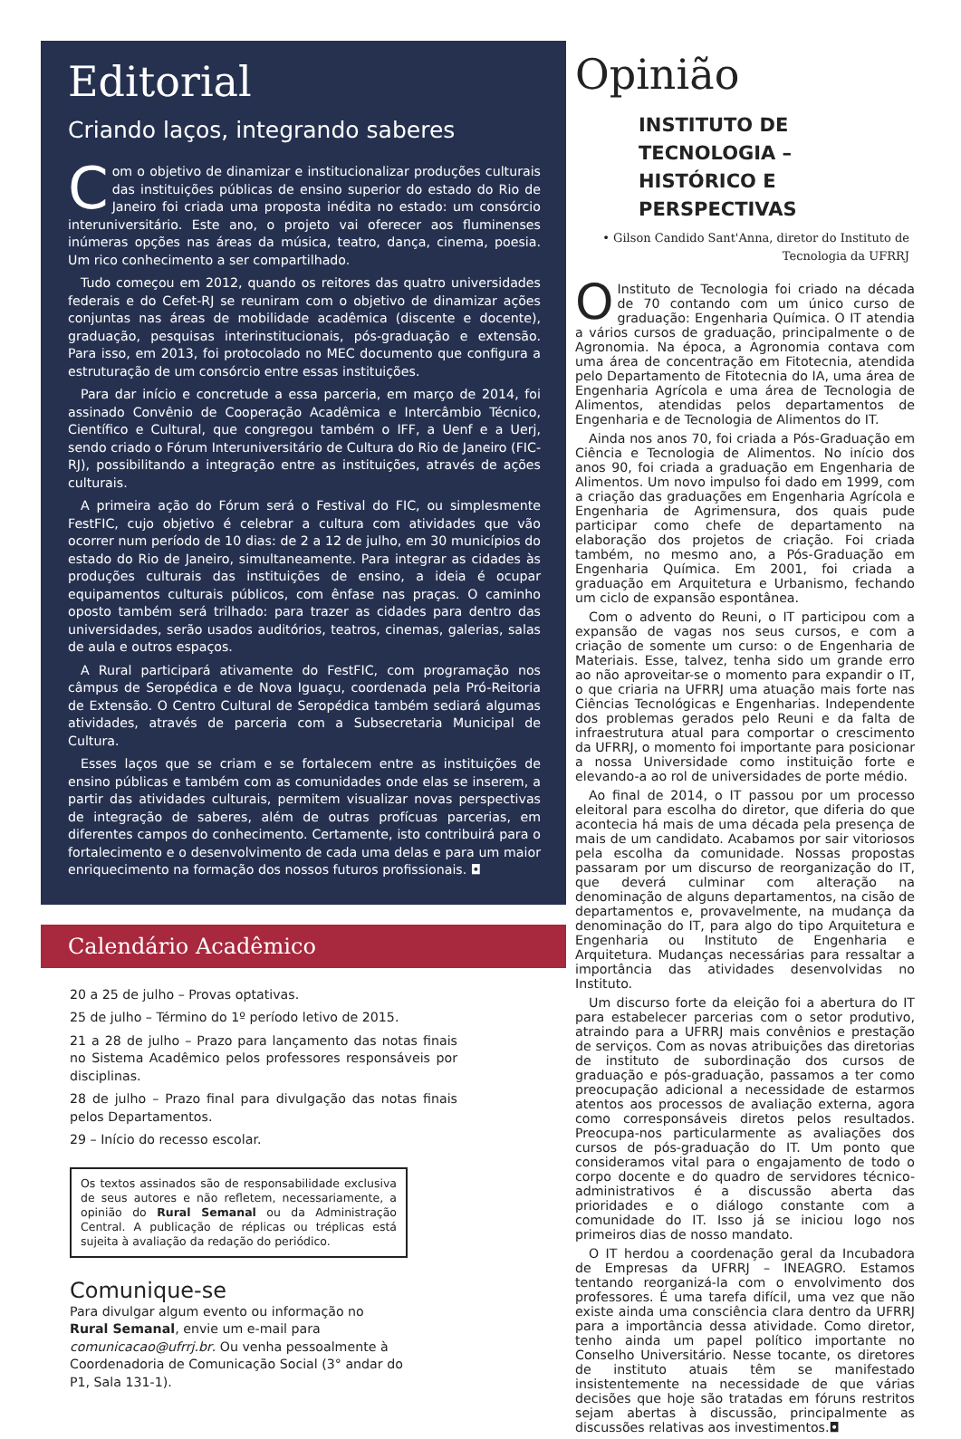Editorial
Criando laços, integrando saberes
Com o objetivo de dinamizar e institucionalizar produções culturais das instituições públicas de ensino superior do estado do Rio de Janeiro foi criada uma proposta inédita no estado: um consórcio interuniversitário. Este ano, o projeto vai oferecer aos fluminenses inúmeras opções nas áreas da música, teatro, dança, cinema, poesia. Um rico conhecimento a ser compartilhado.
Tudo começou em 2012, quando os reitores das quatro universidades federais e do Cefet-RJ se reuniram com o objetivo de dinamizar ações conjuntas nas áreas de mobilidade acadêmica (discente e docente), graduação, pesquisas interinstitucionais, pós-graduação e extensão. Para isso, em 2013, foi protocolado no MEC documento que configura a estruturação de um consórcio entre essas instituições.
Para dar início e concretude a essa parceria, em março de 2014, foi assinado Convênio de Cooperação Acadêmica e Intercâmbio Técnico, Científico e Cultural, que congregou também o IFF, a Uenf e a Uerj, sendo criado o Fórum Interuniversitário de Cultura do Rio de Janeiro (FIC-RJ), possibilitando a integração entre as instituições, através de ações culturais.
A primeira ação do Fórum será o Festival do FIC, ou simplesmente FestFIC, cujo objetivo é celebrar a cultura com atividades que vão ocorrer num período de 10 dias: de 2 a 12 de julho, em 30 municípios do estado do Rio de Janeiro, simultaneamente. Para integrar as cidades às produções culturais das instituições de ensino, a ideia é ocupar equipamentos culturais públicos, com ênfase nas praças. O caminho oposto também será trilhado: para trazer as cidades para dentro das universidades, serão usados auditórios, teatros, cinemas, galerias, salas de aula e outros espaços.
A Rural participará ativamente do FestFIC, com programação nos câmpus de Seropédica e de Nova Iguaçu, coordenada pela Pró-Reitoria de Extensão. O Centro Cultural de Seropédica também sediará algumas atividades, através de parceria com a Subsecretaria Municipal de Cultura.
Esses laços que se criam e se fortalecem entre as instituições de ensino públicas e também com as comunidades onde elas se inserem, a partir das atividades culturais, permitem visualizar novas perspectivas de integração de saberes, além de outras profícuas parcerias, em diferentes campos do conhecimento. Certamente, isto contribuirá para o fortalecimento e o desenvolvimento de cada uma delas e para um maior enriquecimento na formação dos nossos futuros profissionais. ◘
Calendário Acadêmico
20 a 25 de julho – Provas optativas.
25 de julho – Término do 1º período letivo de 2015.
21 a 28 de julho – Prazo para lançamento das notas finais no Sistema Acadêmico pelos professores responsáveis por disciplinas.
28 de julho – Prazo final para divulgação das notas finais pelos Departamentos.
29 – Início do recesso escolar.
Os textos assinados são de responsabilidade exclusiva de seus autores e não refletem, necessariamente, a opinião do Rural Semanal ou da Administração Central. A publicação de réplicas ou tréplicas está sujeita à avaliação da redação do periódico.
Comunique-se
Para divulgar algum evento ou informação no Rural Semanal, envie um e-mail para comunicacao@ufrrj.br. Ou venha pessoalmente à Coordenadoria de Comunicação Social (3° andar do P1, Sala 131-1).
Opinião
INSTITUTO DE TECNOLOGIA – HISTÓRICO E PERSPECTIVAS
• Gilson Candido Sant'Anna, diretor do Instituto de Tecnologia da UFRRJ
OInstituto de Tecnologia foi criado na década de 70 contando com um único curso de graduação: Engenharia Química. O IT atendia a vários cursos de graduação, principalmente o de Agronomia. Na época, a Agronomia contava com uma área de concentração em Fitotecnia, atendida pelo Departamento de Fitotecnia do IA, uma área de Engenharia Agrícola e uma área de Tecnologia de Alimentos, atendidas pelos departamentos de Engenharia e de Tecnologia de Alimentos do IT.
Ainda nos anos 70, foi criada a Pós-Graduação em Ciência e Tecnologia de Alimentos. No início dos anos 90, foi criada a graduação em Engenharia de Alimentos. Um novo impulso foi dado em 1999, com a criação das graduações em Engenharia Agrícola e Engenharia de Agrimensura, dos quais pude participar como chefe de departamento na elaboração dos projetos de criação. Foi criada também, no mesmo ano, a Pós-Graduação em Engenharia Química. Em 2001, foi criada a graduação em Arquitetura e Urbanismo, fechando um ciclo de expansão espontânea.
Com o advento do Reuni, o IT participou com a expansão de vagas nos seus cursos, e com a criação de somente um curso: o de Engenharia de Materiais. Esse, talvez, tenha sido um grande erro ao não aproveitar-se o momento para expandir o IT, o que criaria na UFRRJ uma atuação mais forte nas Ciências Tecnológicas e Engenharias. Independente dos problemas gerados pelo Reuni e da falta de infraestrutura atual para comportar o crescimento da UFRRJ, o momento foi importante para posicionar a nossa Universidade como instituição forte e elevando-a ao rol de universidades de porte médio.
Ao final de 2014, o IT passou por um processo eleitoral para escolha do diretor, que diferia do que acontecia há mais de uma década pela presença de mais de um candidato. Acabamos por sair vitoriosos pela escolha da comunidade. Nossas propostas passaram por um discurso de reorganização do IT, que deverá culminar com alteração na denominação de alguns departamentos, na cisão de departamentos e, provavelmente, na mudança da denominação do IT, para algo do tipo Arquitetura e Engenharia ou Instituto de Engenharia e Arquitetura. Mudanças necessárias para ressaltar a importância das atividades desenvolvidas no Instituto.
Um discurso forte da eleição foi a abertura do IT para estabelecer parcerias com o setor produtivo, atraindo para a UFRRJ mais convênios e prestação de serviços. Com as novas atribuições das diretorias de instituto de subordinação dos cursos de graduação e pós-graduação, passamos a ter como preocupação adicional a necessidade de estarmos atentos aos processos de avaliação externa, agora como corresponsáveis diretos pelos resultados. Preocupa-nos particularmente as avaliações dos cursos de pós-graduação do IT. Um ponto que consideramos vital para o engajamento de todo o corpo docente e do quadro de servidores técnico-administrativos é a discussão aberta das prioridades e o diálogo constante com a comunidade do IT. Isso já se iniciou logo nos primeiros dias de nosso mandato.
O IT herdou a coordenação geral da Incubadora de Empresas da UFRRJ – INEAGRO. Estamos tentando reorganizá-la com o envolvimento dos professores. É uma tarefa difícil, uma vez que não existe ainda uma consciência clara dentro da UFRRJ para a importância dessa atividade. Como diretor, tenho ainda um papel político importante no Conselho Universitário. Nesse tocante, os diretores de instituto atuais têm se manifestado insistentemente na necessidade de que várias decisões que hoje são tratadas em fóruns restritos sejam abertas à discussão, principalmente as discussões relativas aos investimentos.◘